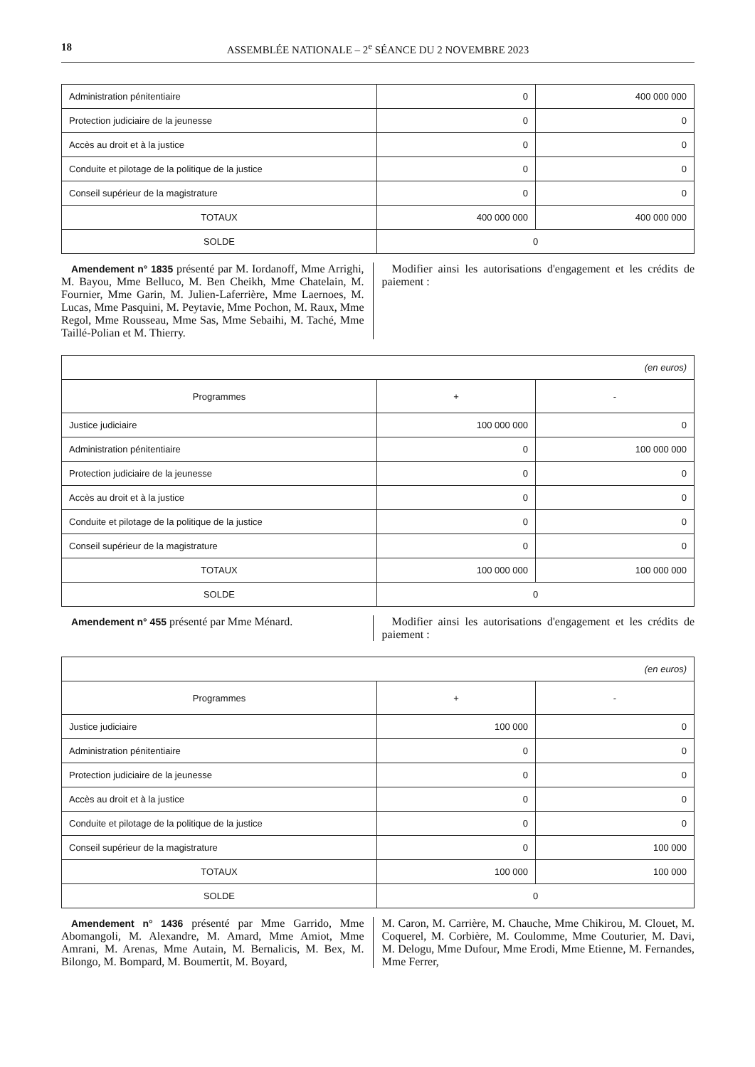18 ASSEMBLÉE NATIONALE – 2<sup>e</sup> SÉANCE DU 2 NOVEMBRE 2023
| Administration pénitentiaire | 0 | 400 000 000 |
| Protection judiciaire de la jeunesse | 0 | 0 |
| Accès au droit et à la justice | 0 | 0 |
| Conduite et pilotage de la politique de la justice | 0 | 0 |
| Conseil supérieur de la magistrature | 0 | 0 |
| TOTAUX | 400 000 000 | 400 000 000 |
| SOLDE | 0 | |
Amendement n° 1835 présenté par M. Iordanoff, Mme Arrighi, M. Bayou, Mme Belluco, M. Ben Cheikh, Mme Chatelain, M. Fournier, Mme Garin, M. Julien-Laferrière, Mme Laernoes, M. Lucas, Mme Pasquini, M. Peytavie, Mme Pochon, M. Raux, Mme Regol, Mme Rousseau, Mme Sas, Mme Sebaihi, M. Taché, Mme Taillé-Polian et M. Thierry.
Modifier ainsi les autorisations d'engagement et les crédits de paiement :
| (en euros) | | |
| Programmes | + | - |
| Justice judiciaire | 100 000 000 | 0 |
| Administration pénitentiaire | 0 | 100 000 000 |
| Protection judiciaire de la jeunesse | 0 | 0 |
| Accès au droit et à la justice | 0 | 0 |
| Conduite et pilotage de la politique de la justice | 0 | 0 |
| Conseil supérieur de la magistrature | 0 | 0 |
| TOTAUX | 100 000 000 | 100 000 000 |
| SOLDE | 0 | |
Amendement n° 455 présenté par Mme Ménard. Modifier ainsi les autorisations d'engagement et les crédits de paiement :
| (en euros) | | |
| Programmes | + | - |
| Justice judiciaire | 100 000 | 0 |
| Administration pénitentiaire | 0 | 0 |
| Protection judiciaire de la jeunesse | 0 | 0 |
| Accès au droit et à la justice | 0 | 0 |
| Conduite et pilotage de la politique de la justice | 0 | 0 |
| Conseil supérieur de la magistrature | 0 | 100 000 |
| TOTAUX | 100 000 | 100 000 |
| SOLDE | 0 | |
Amendement n° 1436 présenté par Mme Garrido, Mme Abomangoli, M. Alexandre, M. Amard, Mme Amiot, Mme Amrani, M. Arenas, Mme Autain, M. Bernalicis, M. Bex, M. Bilongo, M. Bompard, M. Boumertit, M. Boyard,
M. Caron, M. Carrière, M. Chauche, Mme Chikirou, M. Clouet, M. Coquerel, M. Corbière, M. Coulomme, Mme Couturier, M. Davi, M. Delogu, Mme Dufour, Mme Erodi, Mme Etienne, M. Fernandes, Mme Ferrer,